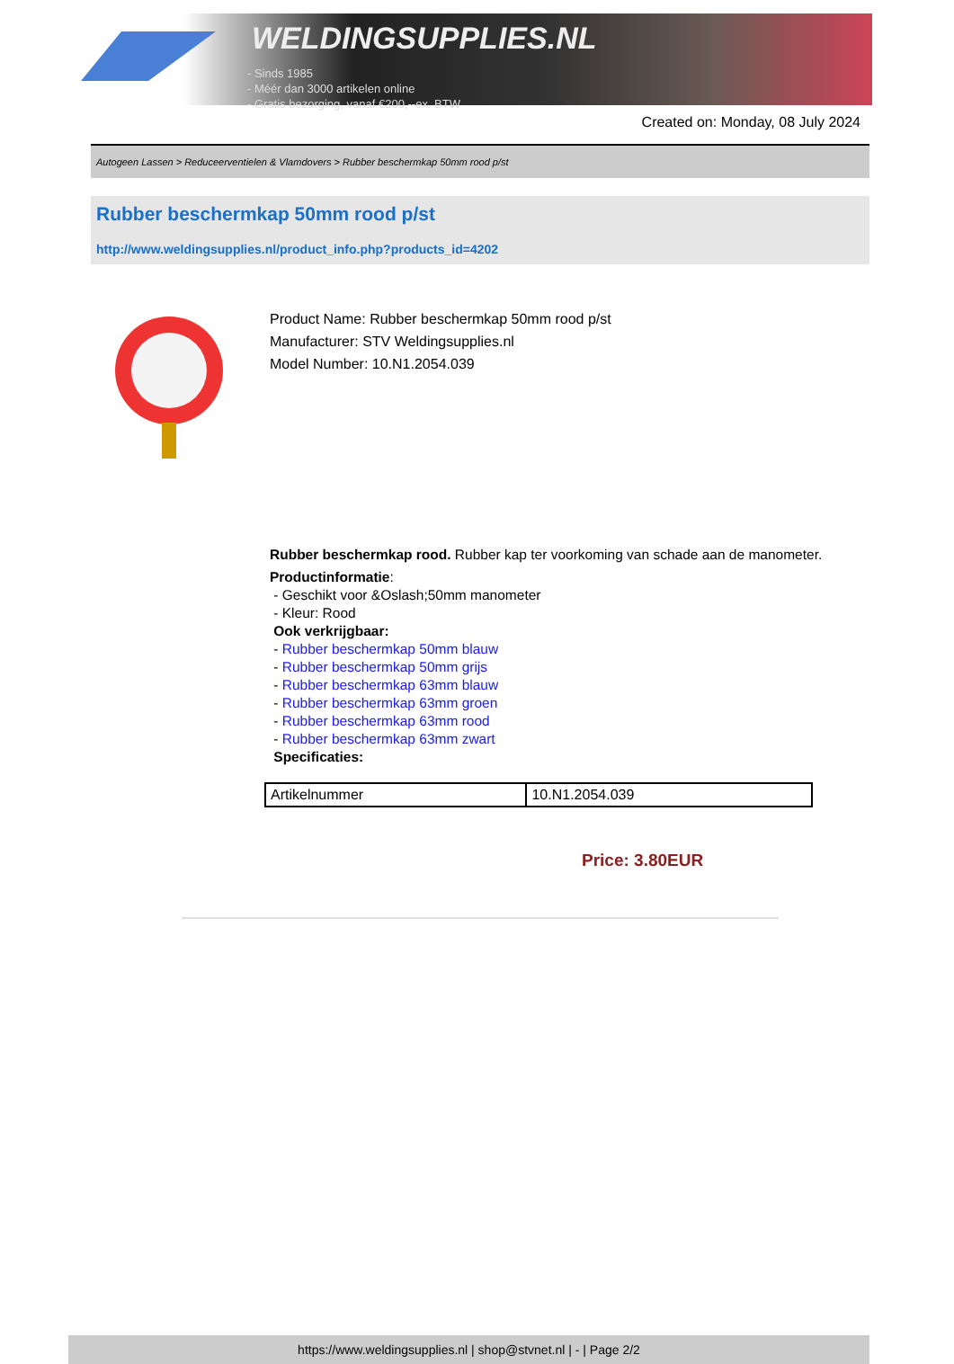WELDINGSUPPLIES.NL
- Sinds 1985
- Méér dan 3000 artikelen online
- Gratis bezorging, vanaf €200,--ex. BTW
Created on: Monday, 08 July 2024
Autogeen Lassen > Reduceerventielen & Vlamdovers > Rubber beschermkap 50mm rood p/st
Rubber beschermkap 50mm rood p/st
http://www.weldingsupplies.nl/product_info.php?products_id=4202
Product Name: Rubber beschermkap 50mm rood p/st
Manufacturer: STV Weldingsupplies.nl
Model Number: 10.N1.2054.039
Rubber beschermkap rood. Rubber kap ter voorkoming van schade aan de manometer.
Productinformatie:
- Geschikt voor &Oslash;50mm manometer
- Kleur: Rood
Ook verkrijgbaar:
- Rubber beschermkap 50mm blauw
- Rubber beschermkap 50mm grijs
- Rubber beschermkap 63mm blauw
- Rubber beschermkap 63mm groen
- Rubber beschermkap 63mm rood
- Rubber beschermkap 63mm zwart
Specificaties:
| Artikelnummer | 10.N1.2054.039 |
Price: 3.80EUR
https://www.weldingsupplies.nl | shop@stvnet.nl | - | Page 2/2